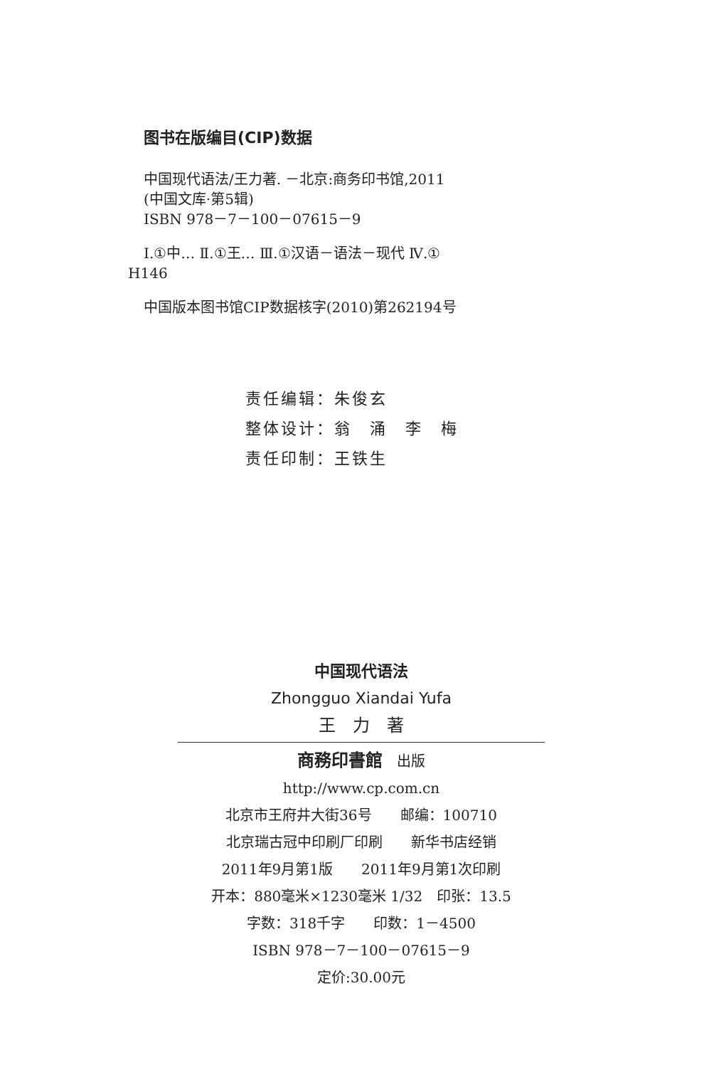图书在版编目(CIP)数据
中国现代语法/王力著. －北京:商务印书馆,2011
(中国文库·第5辑)
ISBN 978－7－100－07615－9
Ⅰ.①中… Ⅱ.①王… Ⅲ.①汉语－语法－现代 Ⅳ.①
H146
中国版本图书馆CIP数据核字(2010)第262194号
责任编辑：朱俊玄
整体设计：翁　涌　李　梅
责任印制：王铁生
中国现代语法
Zhongguo Xiandai Yufa
王　力　著
商務印書館　出版
http://www.cp.com.cn
北京市王府井大街36号　　邮编：100710
北京瑞古冠中印刷厂印刷　　新华书店经销
2011年9月第1版　　2011年9月第1次印刷
开本：880毫米×1230毫米 1/32　印张：13.5
字数：318千字　　印数：1－4500
ISBN 978－7－100－07615－9
定价:30.00元